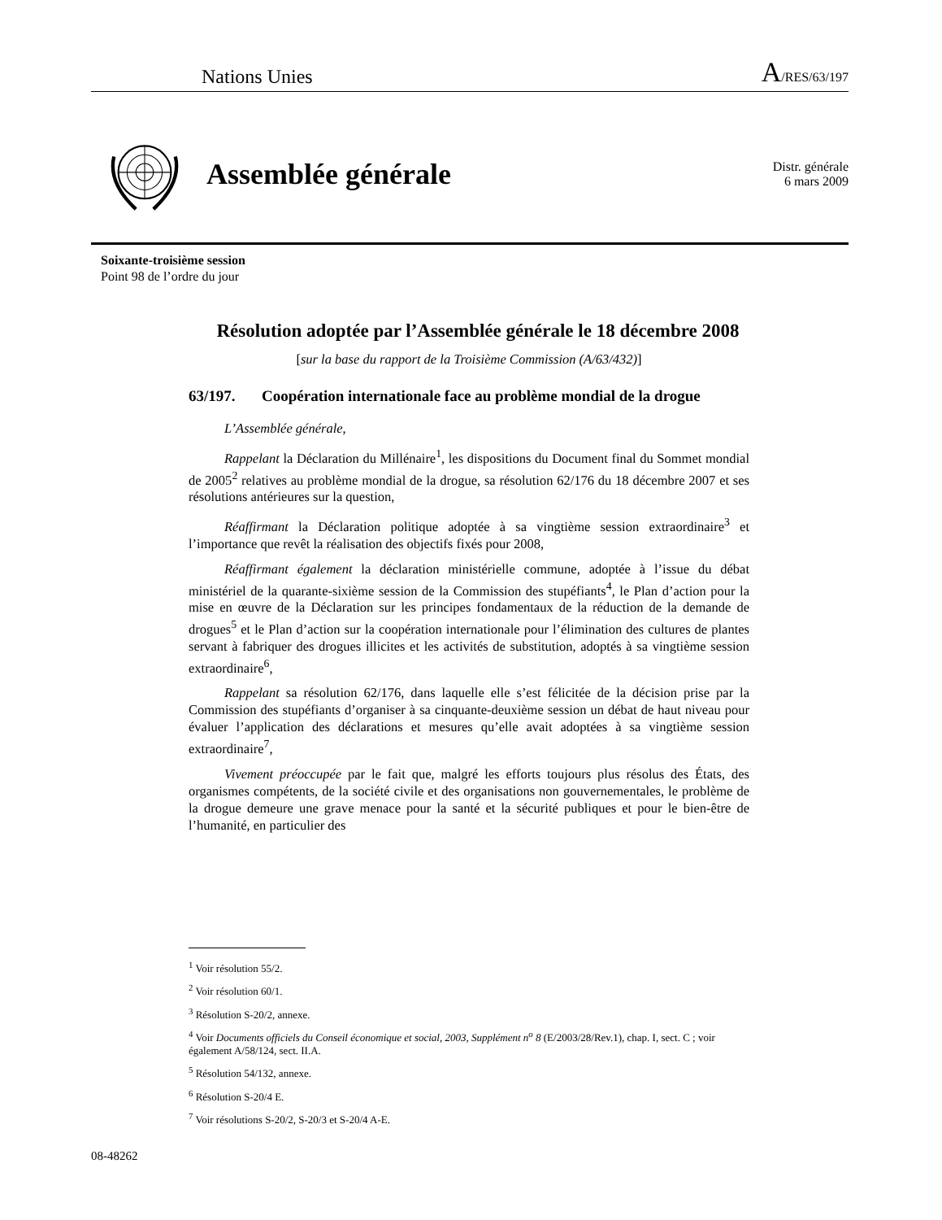Nations Unies A/RES/63/197
Assemblée générale
Distr. générale
6 mars 2009
Soixante-troisième session
Point 98 de l’ordre du jour
Résolution adoptée par l’Assemblée générale le 18 décembre 2008
[sur la base du rapport de la Troisième Commission (A/63/432)]
63/197. Coopération internationale face au problème mondial de la drogue
L’Assemblée générale,
Rappelant la Déclaration du Millénaire<sup>1</sup>, les dispositions du Document final du Sommet mondial de 2005<sup>2</sup> relatives au problème mondial de la drogue, sa résolution 62/176 du 18 décembre 2007 et ses résolutions antérieures sur la question,
Réaffirmant la Déclaration politique adoptée à sa vingtième session extraordinaire<sup>3</sup> et l’importance que revêt la réalisation des objectifs fixés pour 2008,
Réaffirmant également la déclaration ministérielle commune, adoptée à l’issue du débat ministériel de la quarante-sixième session de la Commission des stupéfiants<sup>4</sup>, le Plan d’action pour la mise en œuvre de la Déclaration sur les principes fondamentaux de la réduction de la demande de drogues<sup>5</sup> et le Plan d’action sur la coopération internationale pour l’élimination des cultures de plantes servant à fabriquer des drogues illicites et les activités de substitution, adoptés à sa vingtième session extraordinaire<sup>6</sup>,
Rappelant sa résolution 62/176, dans laquelle elle s’est félicitée de la décision prise par la Commission des stupéfiants d’organiser à sa cinquante-deuxième session un débat de haut niveau pour évaluer l’application des déclarations et mesures qu’elle avait adoptées à sa vingtième session extraordinaire<sup>7</sup>,
Vivement préoccupée par le fait que, malgré les efforts toujours plus résolus des États, des organismes compétents, de la société civile et des organisations non gouvernementales, le problème de la drogue demeure une grave menace pour la santé et la sécurité publiques et pour le bien-être de l’humanité, en particulier des
<sup>1</sup> Voir résolution 55/2.
<sup>2</sup> Voir résolution 60/1.
<sup>3</sup> Résolution S-20/2, annexe.
<sup>4</sup> Voir Documents officiels du Conseil économique et social, 2003, Supplément n<sup>o</sup> 8 (E/2003/28/Rev.1), chap. I, sect. C ; voir également A/58/124, sect. II.A.
<sup>5</sup> Résolution 54/132, annexe.
<sup>6</sup> Résolution S-20/4 E.
<sup>7</sup> Voir résolutions S-20/2, S-20/3 et S-20/4 A-E.
08-48262